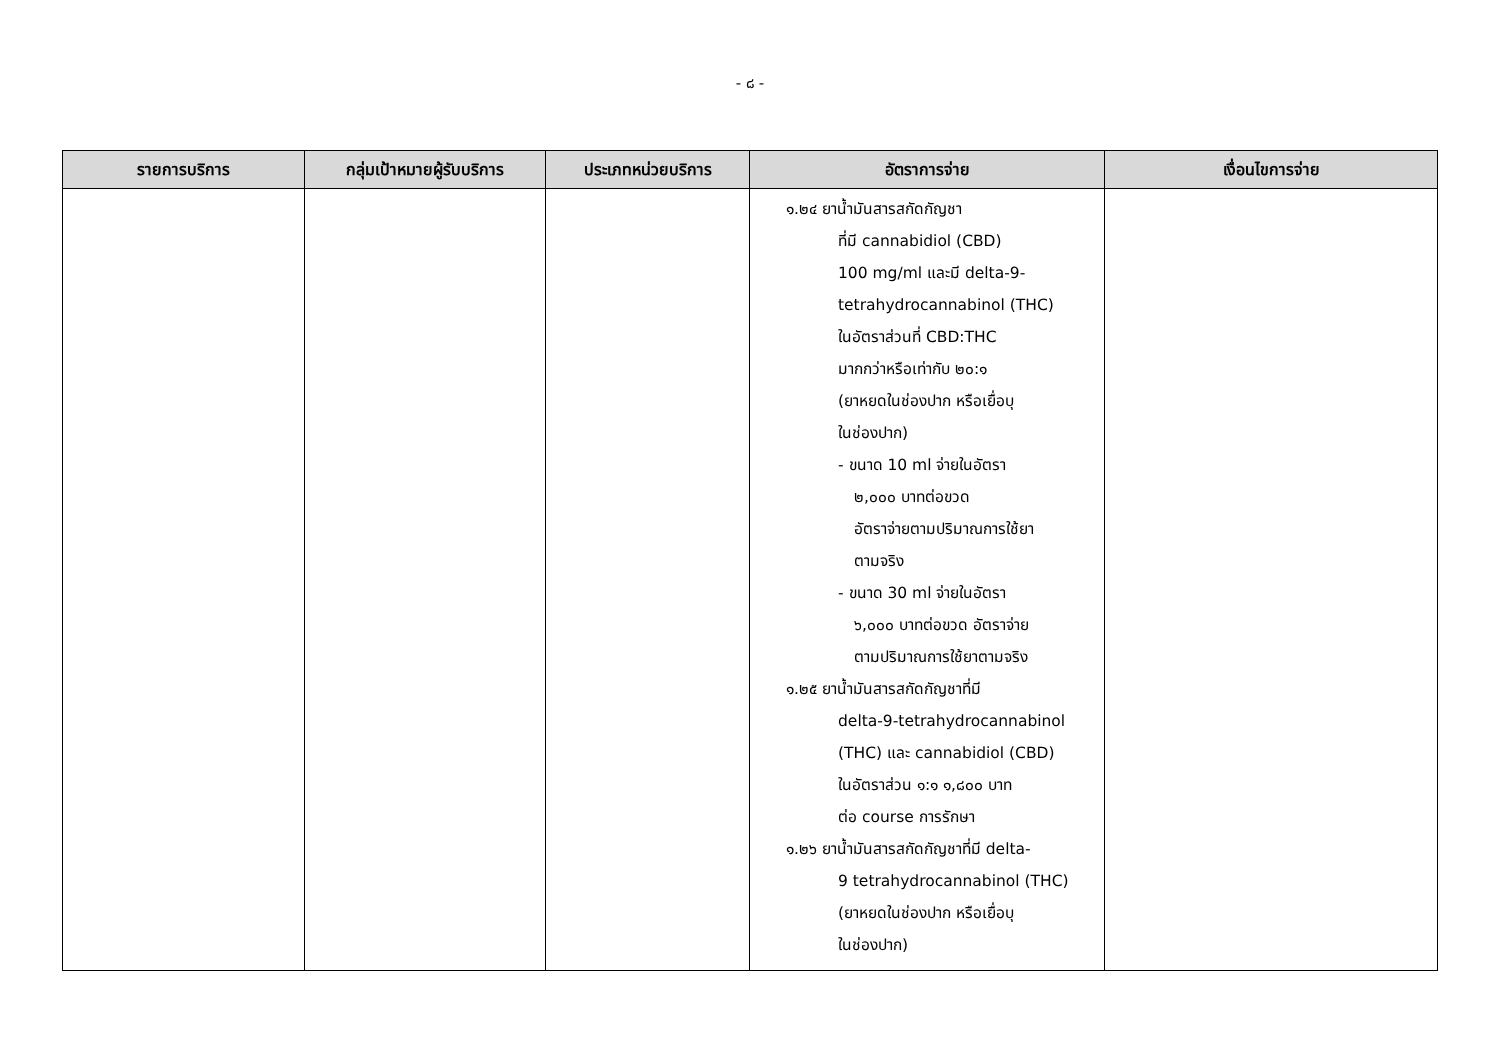- ๘ -
| รายการบริการ | กลุ่มเป้าหมายผู้รับบริการ | ประเภทหน่วยบริการ | อัตราการจ่าย | เงื่อนไขการจ่าย |
| --- | --- | --- | --- | --- |
| | | | ๑.๒๔ ยาน้ำมันสารสกัดกัญชา ที่มี cannabidiol (CBD) 100 mg/ml และมี delta-9- tetrahydrocannabinol (THC) ในอัตราส่วนที่ CBD:THC มากกว่าหรือเท่ากับ ๒๐:๑ (ยาหยดในช่องปาก หรือเยื่อบุ ในช่องปาก) - ขนาด 10 ml จ่ายในอัตรา ๒,๐๐๐ บาทต่อขวด อัตราจ่ายตามปริมาณการใช้ยา ตามจริง - ขนาด 30 ml จ่ายในอัตรา ๖,๐๐๐ บาทต่อขวด อัตราจ่าย ตามปริมาณการใช้ยาตามจริง ๑.๒๕ ยาน้ำมันสารสกัดกัญชาที่มี delta-9-tetrahydrocannabinol (THC) และ cannabidiol (CBD) ในอัตราส่วน ๑:๑ ๑,๘๐๐ บาท ต่อ course การรักษา ๑.๒๖ ยาน้ำมันสารสกัดกัญชาที่มี delta- 9 tetrahydrocannabinol (THC) (ยาหยดในช่องปาก หรือเยื่อบุ ในช่องปาก) | |